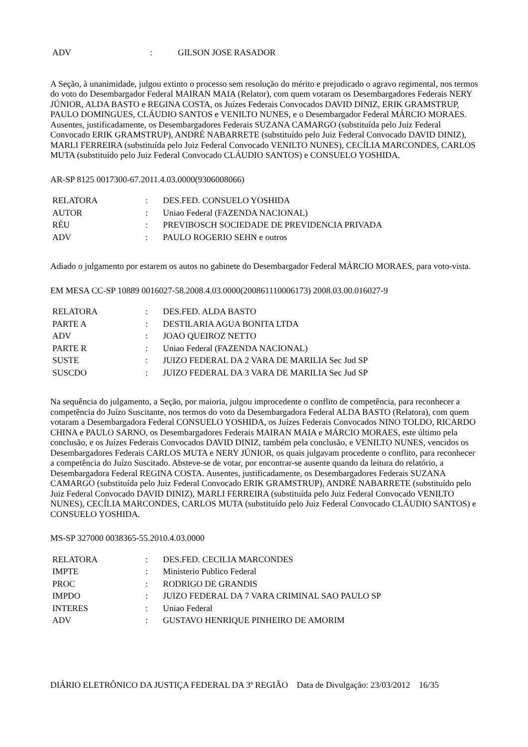| ADV | : | GILSON JOSE RASADOR |
A Seção, à unanimidade, julgou extinto o processo sem resolução do mérito e prejudicado o agravo regimental, nos termos do voto do Desembargador Federal MAIRAN MAIA (Relator), com quem votaram os Desembargadores Federais NERY JÚNIOR, ALDA BASTO e REGINA COSTA, os Juízes Federais Convocados DAVID DINIZ, ERIK GRAMSTRUP, PAULO DOMINGUES, CLÁUDIO SANTOS e VENILTO NUNES, e o Desembargador Federal MÁRCIO MORAES. Ausentes, justificadamente, os Desembargadores Federais SUZANA CAMARGO (substituída pelo Juiz Federal Convocado ERIK GRAMSTRUP), ANDRÉ NABARRETE (substituído pelo Juiz Federal Convocado DAVID DINIZ), MARLI FERREIRA (substituída pelo Juiz Federal Convocado VENILTO NUNES), CECÍLIA MARCONDES, CARLOS MUTA (substituído pelo Juiz Federal Convocado CLÁUDIO SANTOS) e CONSUELO YOSHIDA.
AR-SP 8125 0017300-67.2011.4.03.0000(9306008066)
| RELATORA | : | DES.FED. CONSUELO YOSHIDA |
| AUTOR | : | Uniao Federal (FAZENDA NACIONAL) |
| RÉU | : | PREVIBOSCH SOCIEDADE DE PREVIDENCIA PRIVADA |
| ADV | : | PAULO ROGERIO SEHN e outros |
Adiado o julgamento por estarem os autos no gabinete do Desembargador Federal MÁRCIO MORAES, para voto-vista.
EM MESA CC-SP 10889 0016027-58.2008.4.03.0000(200861110006173) 2008.03.00.016027-9
| RELATORA | : | DES.FED. ALDA BASTO |
| PARTE A | : | DESTILARIA AGUA BONITA LTDA |
| ADV | : | JOAO QUEIROZ NETTO |
| PARTE R | : | Uniao Federal (FAZENDA NACIONAL) |
| SUSTE | : | JUIZO FEDERAL DA 2 VARA DE MARILIA Sec Jud SP |
| SUSCDO | : | JUIZO FEDERAL DA 3 VARA DE MARILIA Sec Jud SP |
Na sequência do julgamento, a Seção, por maioria, julgou improcedente o conflito de competência, para reconhecer a competência do Juízo Suscitante, nos termos do voto da Desembargadora Federal ALDA BASTO (Relatora), com quem votaram a Desembargadora Federal CONSUELO YOSHIDA, os Juízes Federais Convocados NINO TOLDO, RICARDO CHINA e PAULO SARNO, os Desembargadores Federais MAIRAN MAIA e MÁRCIO MORAES, este último pela conclusão, e os Juízes Federais Convocados DAVID DINIZ, também pela conclusão, e VENILTO NUNES, vencidos os Desembargadores Federais CARLOS MUTA e NERY JÚNIOR, os quais julgavam procedente o conflito, para reconhecer a competência do Juízo Suscitado. Absteve-se de votar, por encontrar-se ausente quando da leitura do relatório, a Desembargadora Federal REGINA COSTA. Ausentes, justificadamente, os Desembargadores Federais SUZANA CAMARGO (substituída pelo Juiz Federal Convocado ERIK GRAMSTRUP), ANDRÉ NABARRETE (substituído pelo Juiz Federal Convocado DAVID DINIZ), MARLI FERREIRA (substituída pelo Juiz Federal Convocado VENILTO NUNES), CECÍLIA MARCONDES, CARLOS MUTA (substituído pelo Juiz Federal Convocado CLÁUDIO SANTOS) e CONSUELO YOSHIDA.
MS-SP 327000 0038365-55.2010.4.03.0000
| RELATORA | : | DES.FED. CECILIA MARCONDES |
| IMPTE | : | Ministerio Publico Federal |
| PROC | : | RODRIGO DE GRANDIS |
| IMPDO | : | JUIZO FEDERAL DA 7 VARA CRIMINAL SAO PAULO SP |
| INTERES | : | Uniao Federal |
| ADV | : | GUSTAVO HENRIQUE PINHEIRO DE AMORIM |
DIÁRIO ELETRÔNICO DA JUSTIÇA FEDERAL DA 3ª REGIÃO Data de Divulgação: 23/03/2012 16/35